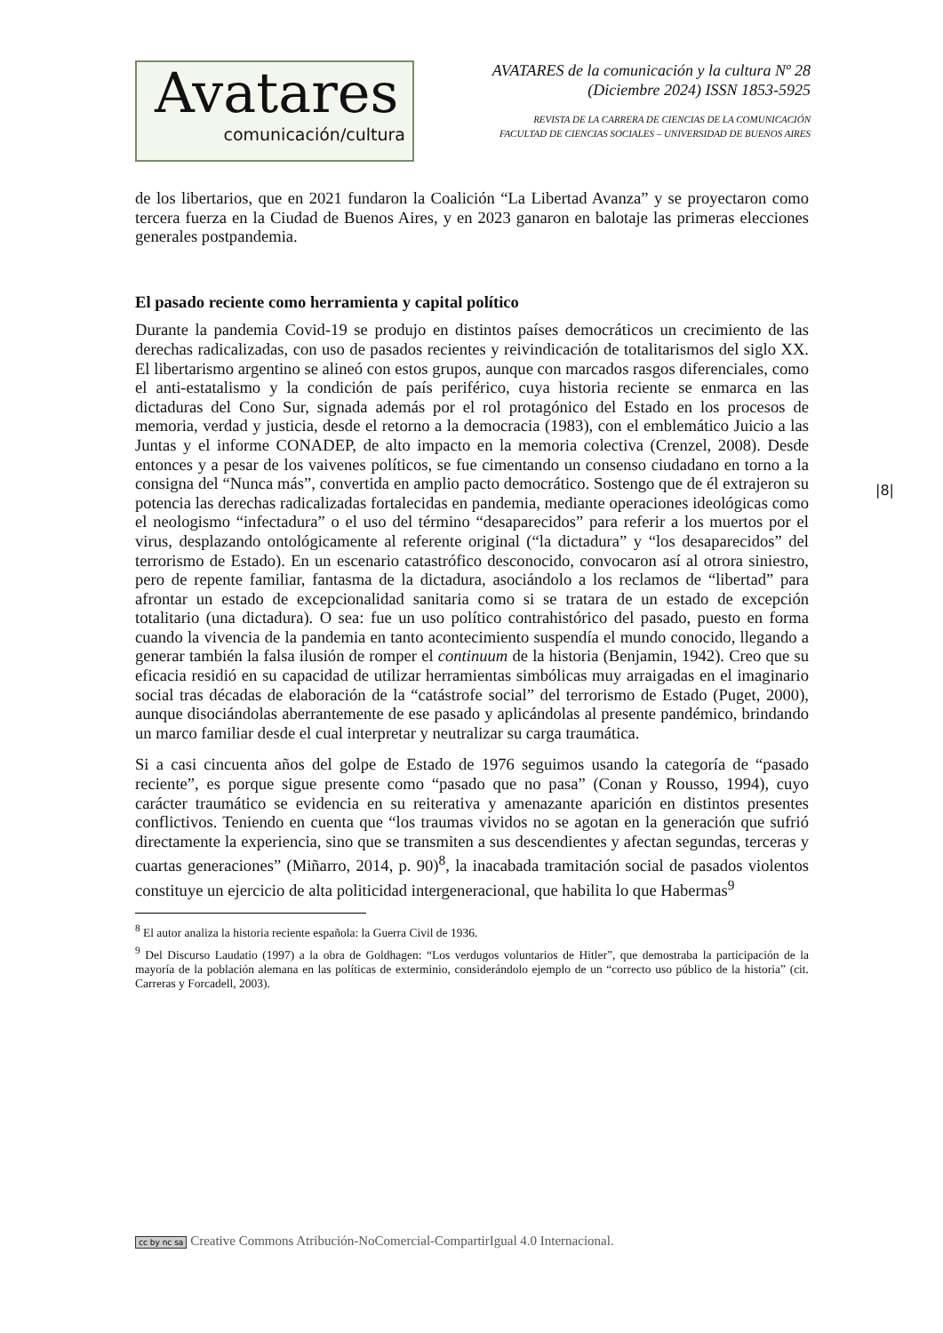Avatares
comunicación/cultura
AVATARES de la comunicación y la cultura Nº 28
(Diciembre 2024) ISSN 1853-5925
REVISTA DE LA CARRERA DE CIENCIAS DE LA COMUNICACIÓN
FACULTAD DE CIENCIAS SOCIALES – UNIVERSIDAD DE BUENOS AIRES
de los libertarios, que en 2021 fundaron la Coalición “La Libertad Avanza” y se proyectaron como tercera fuerza en la Ciudad de Buenos Aires, y en 2023 ganaron en balotaje las primeras elecciones generales postpandemia.
El pasado reciente como herramienta y capital político
Durante la pandemia Covid-19 se produjo en distintos países democráticos un crecimiento de las derechas radicalizadas, con uso de pasados recientes y reivindicación de totalitarismos del siglo XX. El libertarismo argentino se alineó con estos grupos, aunque con marcados rasgos diferenciales, como el anti-estatalismo y la condición de país periférico, cuya historia reciente se enmarca en las dictaduras del Cono Sur, signada además por el rol protagónico del Estado en los procesos de memoria, verdad y justicia, desde el retorno a la democracia (1983), con el emblemático Juicio a las Juntas y el informe CONADEP, de alto impacto en la memoria colectiva (Crenzel, 2008). Desde entonces y a pesar de los vaivenes políticos, se fue cimentando un consenso ciudadano en torno a la consigna del “Nunca más”, convertida en amplio pacto democrático. Sostengo que de él extrajeron su potencia las derechas radicalizadas fortalecidas en pandemia, mediante operaciones ideológicas como el neologismo “infectadura” o el uso del término “desaparecidos” para referir a los muertos por el virus, desplazando ontológicamente al referente original (“la dictadura” y “los desaparecidos” del terrorismo de Estado). En un escenario catastrófico desconocido, convocaron así al otrora siniestro, pero de repente familiar, fantasma de la dictadura, asociándolo a los reclamos de “libertad” para afrontar un estado de excepcionalidad sanitaria como si se tratara de un estado de excepción totalitario (una dictadura). O sea: fue un uso político contrahistórico del pasado, puesto en forma cuando la vivencia de la pandemia en tanto acontecimiento suspendía el mundo conocido, llegando a generar también la falsa ilusión de romper el continuum de la historia (Benjamin, 1942). Creo que su eficacia residió en su capacidad de utilizar herramientas simbólicas muy arraigadas en el imaginario social tras décadas de elaboración de la “catástrofe social” del terrorismo de Estado (Puget, 2000), aunque disociándolas aberrantemente de ese pasado y aplicándolas al presente pandémico, brindando un marco familiar desde el cual interpretar y neutralizar su carga traumática.
Si a casi cincuenta años del golpe de Estado de 1976 seguimos usando la categoría de “pasado reciente”, es porque sigue presente como “pasado que no pasa” (Conan y Rousso, 1994), cuyo carácter traumático se evidencia en su reiterativa y amenazante aparición en distintos presentes conflictivos. Teniendo en cuenta que “los traumas vividos no se agotan en la generación que sufrió directamente la experiencia, sino que se transmiten a sus descendientes y afectan segundas, terceras y cuartas generaciones” (Miñarro, 2014, p. 90)<sup>8</sup>, la inacabada tramitación social de pasados violentos constituye un ejercicio de alta politicidad intergeneracional, que habilita lo que Habermas<sup>9</sup>
<sup>8</sup> El autor analiza la historia reciente española: la Guerra Civil de 1936.
<sup>9</sup> Del Discurso Laudatio (1997) a la obra de Goldhagen: “Los verdugos voluntarios de Hitler”, que demostraba la participación de la mayoría de la población alemana en las políticas de exterminio, considerándolo ejemplo de un “correcto uso público de la historia” (cit. Carreras y Forcadell, 2003).
|8|
cc by nc sa Creative Commons Atribución-NoComercial-CompartirIgual 4.0 Internacional.